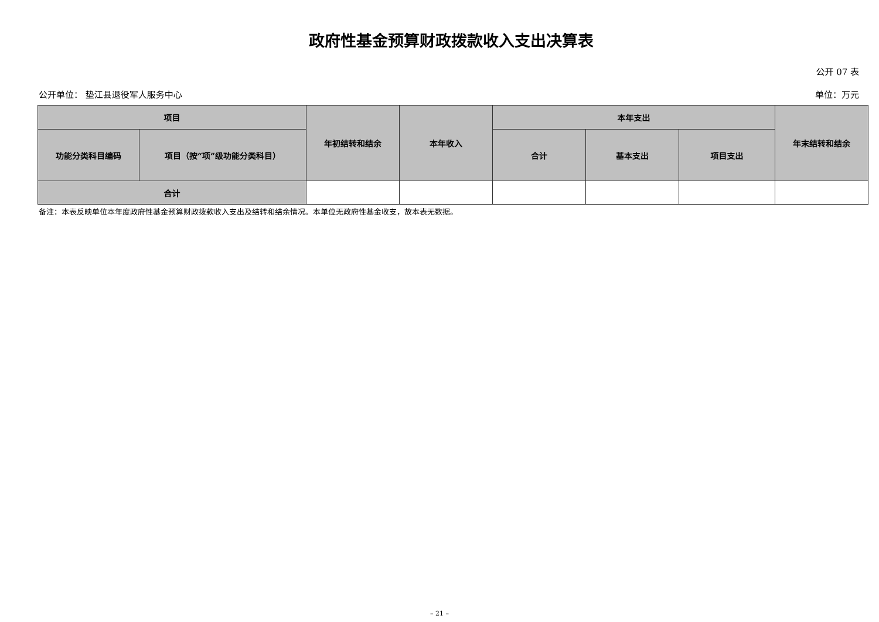政府性基金预算财政拨款收入支出决算表
公开 07 表
公开单位： 垫江县退役军人服务中心 单位：万元
| 项目 | | 年初结转和结余 | 本年收入 | 本年支出 | | | 年末结转和结余 |
| --- | --- | --- | --- | --- | --- | --- | --- |
| 功能分类科目编码 | 项目（按“项”级功能分类科目） | | | 合计 | 基本支出 | 项目支出 | |
| 合计 | | | | | | | |
备注：本表反映单位本年度政府性基金预算财政拨款收入支出及结转和结余情况。本单位无政府性基金收支，故本表无数据。
– 21 –